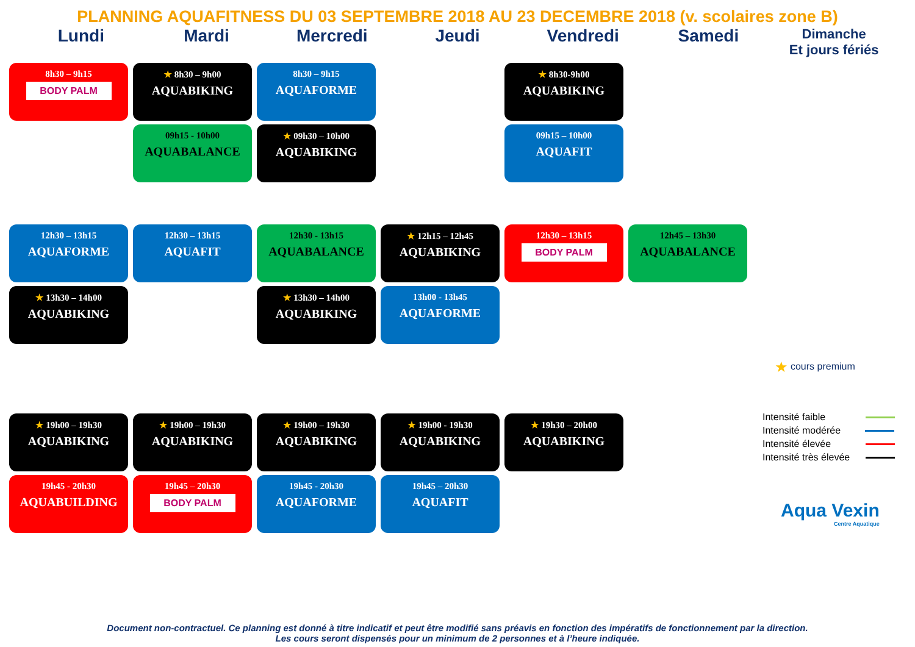PLANNING AQUAFITNESS DU 03 SEPTEMBRE 2018 AU 23 DECEMBRE 2018 (v. scolaires zone B)
Lundi
Mardi
Mercredi
Jeudi
Vendredi
Samedi
Dimanche
Et jours fériés
8h30 – 9h15
BODY PALM
★ 8h30 – 9h00
AQUABIKING
09h15 - 10h00
AQUABALANCE
8h30 – 9h15
AQUAFORME
★ 09h30 – 10h00
AQUABIKING
★ 8h30-9h00
AQUABIKING
09h15 – 10h00
AQUAFIT
12h30 – 13h15
AQUAFORME
★ 13h30 – 14h00
AQUABIKING
12h30 – 13h15
AQUAFIT
12h30 - 13h15
AQUABALANCE
★ 13h30 – 14h00
AQUABIKING
★ 12h15 – 12h45
AQUABIKING
13h00 - 13h45
AQUAFORME
12h30 – 13h15
BODY PALM
12h45 – 13h30
AQUABALANCE
★ 19h00 – 19h30
AQUABIKING
19h45 - 20h30
AQUABUILDING
★ 19h00 – 19h30
AQUABIKING
19h45 – 20h30
BODY PALM
★ 19h00 – 19h30
AQUABIKING
19h45 - 20h30
AQUAFORME
★ 19h00 - 19h30
AQUABIKING
19h45 – 20h30
AQUAFIT
★ 19h30 – 20h00
AQUABIKING
★ cours premium
Intensité faible
Intensité modérée
Intensité élevée
Intensité très élevée
Aqua Vexin
Centre Aquatique
Document non-contractuel. Ce planning est donné à titre indicatif et peut être modifié sans préavis en fonction des impératifs de fonctionnement par la direction.
Les cours seront dispensés pour un minimum de 2 personnes et à l’heure indiquée.